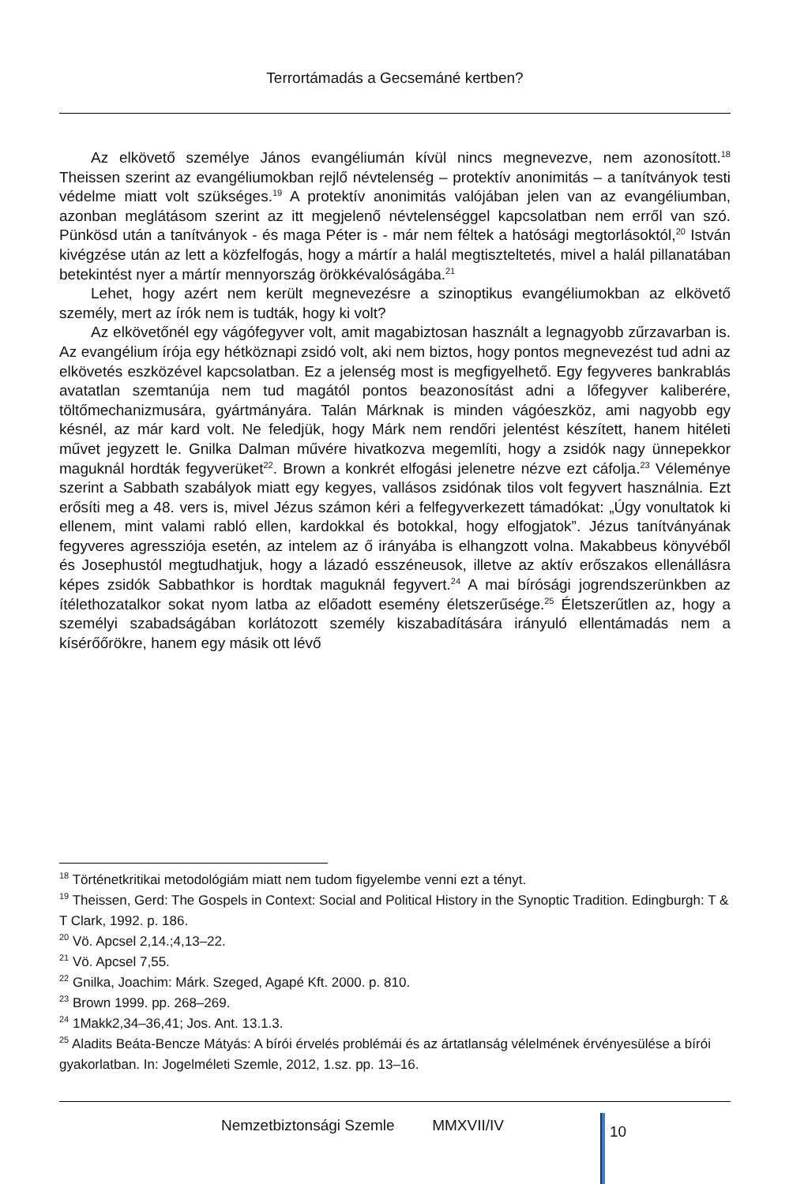Terrortámadás a Gecsemáné kertben?
Az elkövető személye János evangéliumán kívül nincs megnevezve, nem azonosított.<sup>18</sup> Theissen szerint az evangéliumokban rejlő névtelenség – protektív anonimitás – a tanítványok testi védelme miatt volt szükséges.<sup>19</sup> A protektív anonimitás valójában jelen van az evangéliumban, azonban meglátásom szerint az itt megjelenő névtelenséggel kapcsolatban nem erről van szó. Pünkösd után a tanítványok - és maga Péter is - már nem féltek a hatósági megtorlásoktól,<sup>20</sup> István kivégzése után az lett a közfelfogás, hogy a mártír a halál megtiszteltetés, mivel a halál pillanatában betekintést nyer a mártír mennyország örökkévalóságába.<sup>21</sup>
Lehet, hogy azért nem került megnevezésre a szinoptikus evangéliumokban az elkövető személy, mert az írók nem is tudták, hogy ki volt?
Az elkövetőnél egy vágófegyver volt, amit magabiztosan használt a legnagyobb zűrzavarban is. Az evangélium írója egy hétköznapi zsidó volt, aki nem biztos, hogy pontos megnevezést tud adni az elkövetés eszközével kapcsolatban. Ez a jelenség most is megfigyelhető. Egy fegyveres bankrablás avatatlan szemtanúja nem tud magától pontos beazonosítást adni a lőfegyver kaliberére, töltőmechanizmusára, gyártmányára. Talán Márknak is minden vágóeszköz, ami nagyobb egy késnél, az már kard volt. Ne feledjük, hogy Márk nem rendőri jelentést készített, hanem hitéleti művet jegyzett le. Gnilka Dalman művére hivatkozva megemlíti, hogy a zsidók nagy ünnepekkor maguknál hordták fegyverüket<sup>22</sup>. Brown a konkrét elfogási jelenetre nézve ezt cáfolja.<sup>23</sup> Véleménye szerint a Sabbath szabályok miatt egy kegyes, vallásos zsidónak tilos volt fegyvert használnia. Ezt erősíti meg a 48. vers is, mivel Jézus számon kéri a felfegyverkezett támadókat: „Úgy vonultatok ki ellenem, mint valami rabló ellen, kardokkal és botokkal, hogy elfogjatok”. Jézus tanítványának fegyveres agressziója esetén, az intelem az ő irányába is elhangzott volna. Makabbeus könyvéből és Josephustól megtudhatjuk, hogy a lázadó esszéneusok, illetve az aktív erőszakos ellenállásra képes zsidók Sabbathkor is hordtak maguknál fegyvert.<sup>24</sup> A mai bírósági jogrendszerünkben az ítélethozatalkor sokat nyom latba az előadott esemény életszerűsége.<sup>25</sup> Életszerűtlen az, hogy a személyi szabadságában korlátozott személy kiszabadítására irányuló ellentámadás nem a kísérőőrökre, hanem egy másik ott lévő
<sup>18</sup> Történetkritikai metodológiám miatt nem tudom figyelembe venni ezt a tényt.
<sup>19</sup> Theissen, Gerd: The Gospels in Context: Social and Political History in the Synoptic Tradition. Edingburgh: T & T Clark, 1992. p. 186.
<sup>20</sup> Vö. Apcsel 2,14.;4,13–22.
<sup>21</sup> Vö. Apcsel 7,55.
<sup>22</sup> Gnilka, Joachim: Márk. Szeged, Agapé Kft. 2000. p. 810.
<sup>23</sup> Brown 1999. pp. 268–269.
<sup>24</sup> 1Makk2,34–36,41; Jos. Ant. 13.1.3.
<sup>25</sup> Aladits Beáta-Bencze Mátyás: A bírói érvelés problémái és az ártatlanság vélelmének érvényesülése a bírói gyakorlatban. In: Jogelméleti Szemle, 2012, 1.sz. pp. 13–16.
Nemzetbiztonsági Szemle MMXVII/IV
10